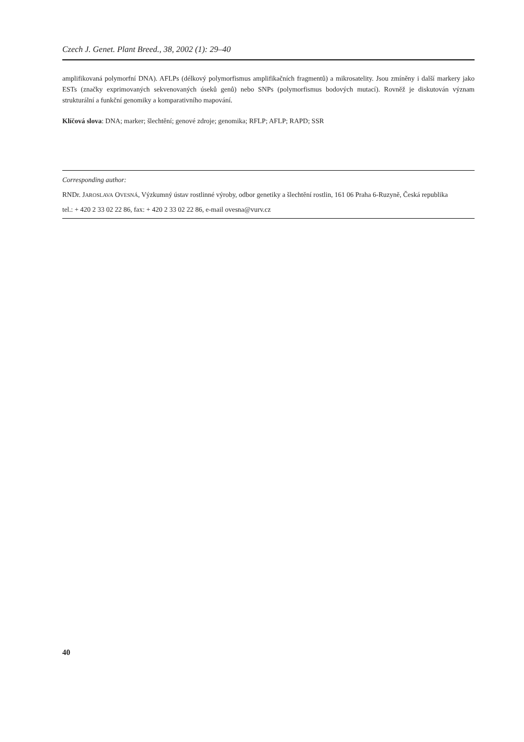Czech J. Genet. Plant Breed., 38, 2002 (1): 29–40
amplifikovaná polymorfní DNA). AFLPs (délkový polymorfismus amplifikačních fragmentů) a mikrosatelity. Jsou zmíně­ny i další markery jako ESTs (značky exprimovaných sekvenovaných úseků genů) nebo SNPs (polymorfismus bodových mutací). Rovněž je diskutován význam strukturální a funkční genomiky a komparativního mapování.
Klíčová slova: DNA; marker; šlechtění; genové zdroje; genomika; RFLP; AFLP; RAPD; SSR
Corresponding author:
RNDr. JAROSLAVA OVESNÁ, Výzkumný ústav rostlinné výroby, odbor genetiky a šlechtění rostlin, 161 06 Praha 6-Ruzyně, Česká republika
tel.: + 420 2 33 02 22 86, fax: + 420 2 33 02 22 86, e-mail ovesna@vurv.cz
40